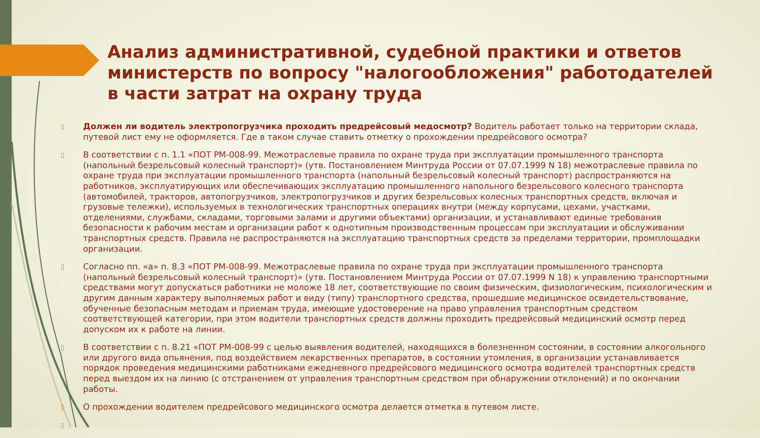Анализ административной, судебной практики и ответов министерств по вопросу "налогообложения" работодателей в части затрат на охрану труда
▯ Должен ли водитель электропогрузчика проходить предрейсовый медосмотр? Водитель работает только на территории склада, путевой лист ему не оформляется. Где в таком случае ставить отметку о прохождении предрейсового осмотра?
▯ В соответствии с п. 1.1 «ПОТ РМ-008-99. Межотраслевые правила по охране труда при эксплуатации промышленного транспорта (напольный безрельсовый колесный транспорт)» (утв. Постановлением Минтруда России от 07.07.1999 N 18) межотраслевые правила по охране труда при эксплуатации промышленного транспорта (напольный безрельсовый колесный транспорт) распространяются на работников, эксплуатирующих или обеспечивающих эксплуатацию промышленного напольного безрельсового колесного транспорта (автомобилей, тракторов, автопогрузчиков, электропогрузчиков и других безрельсовых колесных транспортных средств, включая и грузовые тележки), используемых в технологических транспортных операциях внутри (между корпусами, цехами, участками, отделениями, службами, складами, торговыми залами и другими объектами) организации, и устанавливают единые требования безопасности к рабочим местам и организации работ к однотипным производственным процессам при эксплуатации и обслуживании транспортных средств. Правила не распространяются на эксплуатацию транспортных средств за пределами территории, промплощадки организации.
▯ Согласно пп. «а» п. 8.3 «ПОТ РМ-008-99. Межотраслевые правила по охране труда при эксплуатации промышленного транспорта (напольный безрельсовый колесный транспорт)» (утв. Постановлением Минтруда России от 07.07.1999 N 18) к управлению транспортными средствами могут допускаться работники не моложе 18 лет, соответствующие по своим физическим, физиологическим, психологическим и другим данным характеру выполняемых работ и виду (типу) транспортного средства, прошедшие медицинское освидетельствование, обученные безопасным методам и приемам труда, имеющие удостоверение на право управления транспортным средством соответствующей категории, при этом водители транспортных средств должны проходить предрейсовый медицинский осмотр перед допуском их к работе на линии.
▯ В соответствии с п. 8.21 «ПОТ РМ-008-99 с целью выявления водителей, находящихся в болезненном состоянии, в состоянии алкогольного или другого вида опьянения, под воздействием лекарственных препаратов, в состоянии утомления, в организации устанавливается порядок проведения медицинскими работниками ежедневного предрейсового медицинского осмотра водителей транспортных средств перед выездом их на линию (с отстранением от управления транспортным средством при обнаружении отклонений) и по окончании работы.
▯ О прохождении водителем предрейсового медицинского осмотра делается отметка в путевом листе.
▯